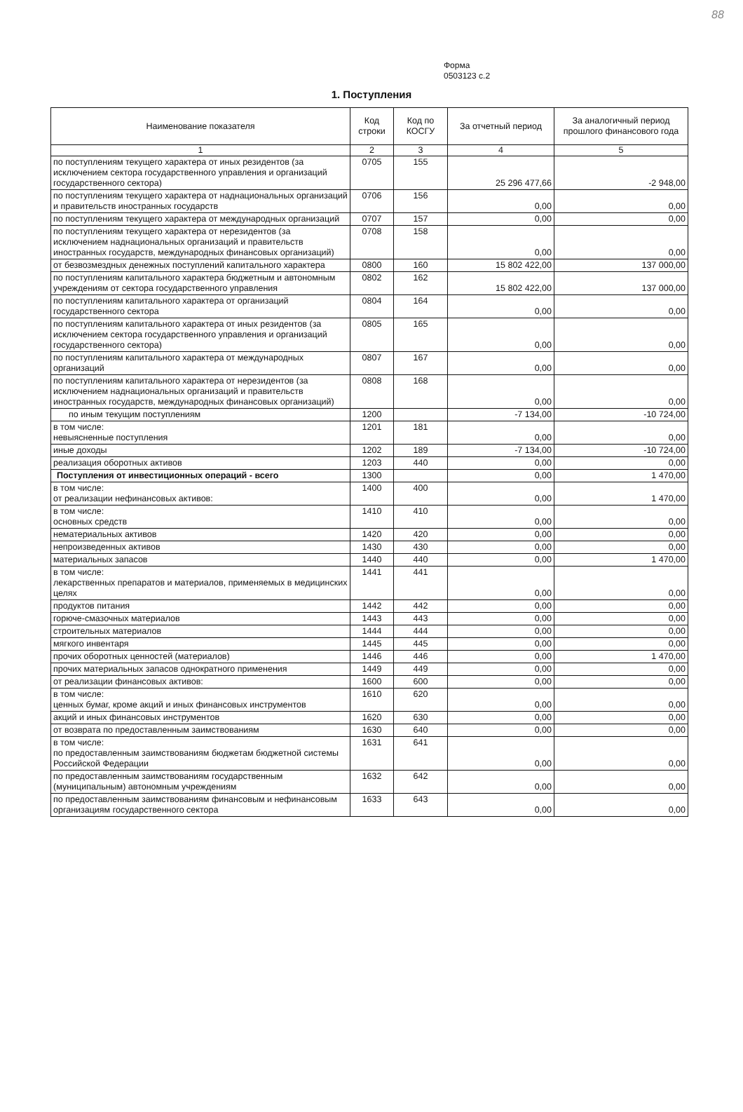88
Форма
0503123 с.2
1. Поступления
| Наименование показателя | Код строки | Код по КОСГУ | За отчетный период | За аналогичный период прошлого финансового года |
| --- | --- | --- | --- | --- |
| 1 | 2 | 3 | 4 | 5 |
| по поступлениям текущего характера от иных резидентов (за исключением сектора государственного управления и организаций государственного сектора) | 0705 | 155 | 25 296 477,66 | -2 948,00 |
| по поступлениям текущего характера от наднациональных организаций и правительств иностранных государств | 0706 | 156 | 0,00 | 0,00 |
| по поступлениям текущего характера от международных организаций | 0707 | 157 | 0,00 | 0,00 |
| по поступлениям текущего характера от нерезидентов (за исключением наднациональных организаций и правительств иностранных государств, международных финансовых организаций) | 0708 | 158 | 0,00 | 0,00 |
| от безвозмездных денежных поступлений капитального характера | 0800 | 160 | 15 802 422,00 | 137 000,00 |
| по поступлениям капитального характера бюджетным и автономным учреждениям от сектора государственного управления | 0802 | 162 | 15 802 422,00 | 137 000,00 |
| по поступлениям капитального характера от организаций государственного сектора | 0804 | 164 | 0,00 | 0,00 |
| по поступлениям капитального характера от иных резидентов (за исключением сектора государственного управления и организаций государственного сектора) | 0805 | 165 | 0,00 | 0,00 |
| по поступлениям капитального характера от международных организаций | 0807 | 167 | 0,00 | 0,00 |
| по поступлениям капитального характера от нерезидентов (за исключением наднациональных организаций и правительств иностранных государств, международных финансовых организаций) | 0808 | 168 | 0,00 | 0,00 |
| по иным текущим поступлениям | 1200 | | -7 134,00 | -10 724,00 |
| в том числе: невыясненные поступления | 1201 | 181 | 0,00 | 0,00 |
| иные доходы | 1202 | 189 | -7 134,00 | -10 724,00 |
| реализация оборотных активов | 1203 | 440 | 0,00 | 0,00 |
| Поступления от инвестиционных операций - всего | 1300 | | 0,00 | 1 470,00 |
| в том числе: от реализации нефинансовых активов: | 1400 | 400 | 0,00 | 1 470,00 |
| в том числе: основных средств | 1410 | 410 | 0,00 | 0,00 |
| нематериальных активов | 1420 | 420 | 0,00 | 0,00 |
| непроизведенных активов | 1430 | 430 | 0,00 | 0,00 |
| материальных запасов | 1440 | 440 | 0,00 | 1 470,00 |
| в том числе: лекарственных препаратов и материалов, применяемых в медицинских целях | 1441 | 441 | 0,00 | 0,00 |
| продуктов питания | 1442 | 442 | 0,00 | 0,00 |
| горюче-смазочных материалов | 1443 | 443 | 0,00 | 0,00 |
| строительных материалов | 1444 | 444 | 0,00 | 0,00 |
| мягкого инвентаря | 1445 | 445 | 0,00 | 0,00 |
| прочих оборотных ценностей (материалов) | 1446 | 446 | 0,00 | 1 470,00 |
| прочих материальных запасов однократного применения | 1449 | 449 | 0,00 | 0,00 |
| от реализации финансовых активов: | 1600 | 600 | 0,00 | 0,00 |
| в том числе: ценных бумаг, кроме акций и иных финансовых инструментов | 1610 | 620 | 0,00 | 0,00 |
| акций и иных финансовых инструментов | 1620 | 630 | 0,00 | 0,00 |
| от возврата по предоставленным заимствованиям | 1630 | 640 | 0,00 | 0,00 |
| в том числе: по предоставленным заимствованиям бюджетам бюджетной системы Российской Федерации | 1631 | 641 | 0,00 | 0,00 |
| по предоставленным заимствованиям государственным (муниципальным) автономным учреждениям | 1632 | 642 | 0,00 | 0,00 |
| по предоставленным заимствованиям финансовым и нефинансовым организациям государственного сектора | 1633 | 643 | 0,00 | 0,00 |